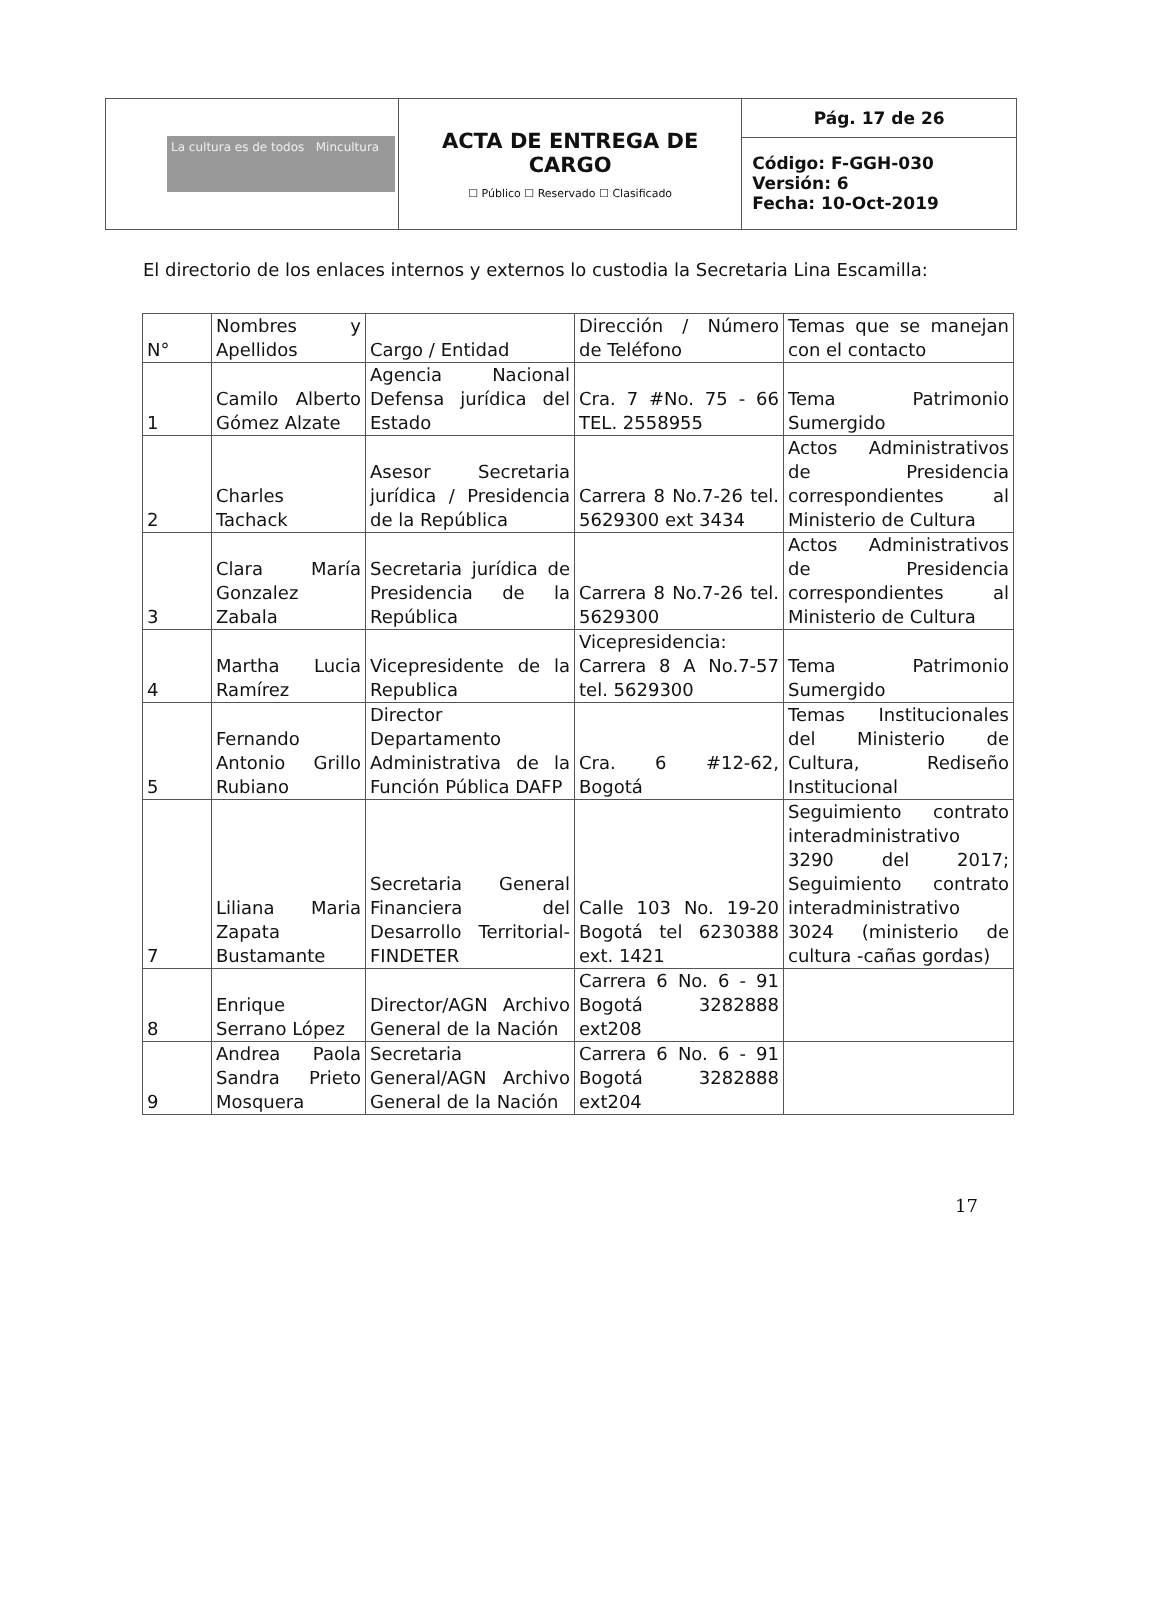| La cultura es de todos Mincultura | ACTA DE ENTREGA DE CARGO ☐ Público ☐ Reservado ☐ Clasificado | Pág. 17 de 26 |
| | | Código: F-GGH-030 Versión: 6 Fecha: 10-Oct-2019 |
El directorio de los enlaces internos y externos lo custodia la Secretaria Lina Escamilla:
| N° | Nombres y Apellidos | Cargo / Entidad | Dirección / Número de Teléfono | Temas que se manejan con el contacto |
| --- | --- | --- | --- | --- |
| 1 | Camilo Alberto Gómez Alzate | Agencia Nacional Defensa jurídica del Estado | Cra. 7 #No. 75 - 66 TEL. 2558955 | Tema Patrimonio Sumergido |
| 2 | Charles Tachack | Asesor Secretaria jurídica / Presidencia de la República | Carrera 8 No.7-26 tel. 5629300 ext 3434 | Actos Administrativos de Presidencia correspondientes al Ministerio de Cultura |
| 3 | Clara María Gonzalez Zabala | Secretaria jurídica de Presidencia de la República | Carrera 8 No.7-26 tel. 5629300 | Actos Administrativos de Presidencia correspondientes al Ministerio de Cultura |
| 4 | Martha Lucia Ramírez | Vicepresidente de la Republica | Vicepresidencia: Carrera 8 A No.7-57 tel. 5629300 | Tema Patrimonio Sumergido |
| 5 | Fernando Antonio Grillo Rubiano | Director Departamento Administrativa de la Función Pública DAFP | Cra. 6 #12-62, Bogotá | Temas Institucionales del Ministerio de Cultura, Rediseño Institucional |
| 7 | Liliana Maria Zapata Bustamante | Secretaria General Financiera del Desarrollo Territorial-FINDETER | Calle 103 No. 19-20 Bogotá tel 6230388 ext. 1421 | Seguimiento contrato interadministrativo 3290 del 2017; Seguimiento contrato interadministrativo 3024 (ministerio de cultura -cañas gordas) |
| 8 | Enrique Serrano López | Director/AGN Archivo General de la Nación | Carrera 6 No. 6 - 91 Bogotá 3282888 ext208 | |
| 9 | Andrea Paola Sandra Prieto Mosquera | Secretaria General/AGN Archivo General de la Nación | Carrera 6 No. 6 - 91 Bogotá 3282888 ext204 | |
17